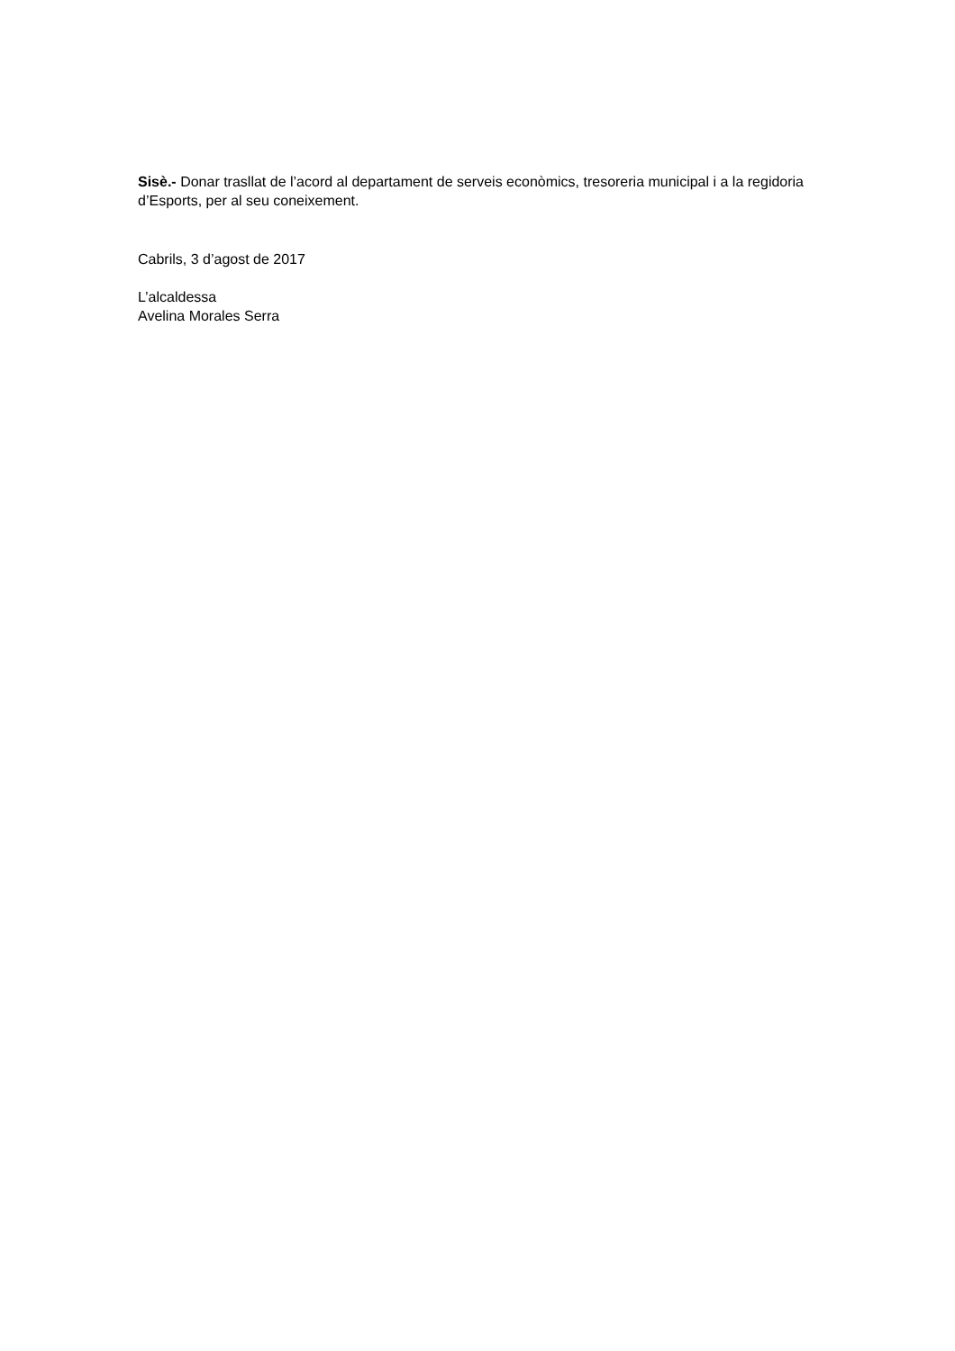Sisè.- Donar trasllat de l’acord al departament de serveis econòmics, tresoreria municipal i a la regidoria d’Esports, per al seu coneixement.
Cabrils, 3 d’agost de 2017
L’alcaldessa
Avelina Morales Serra